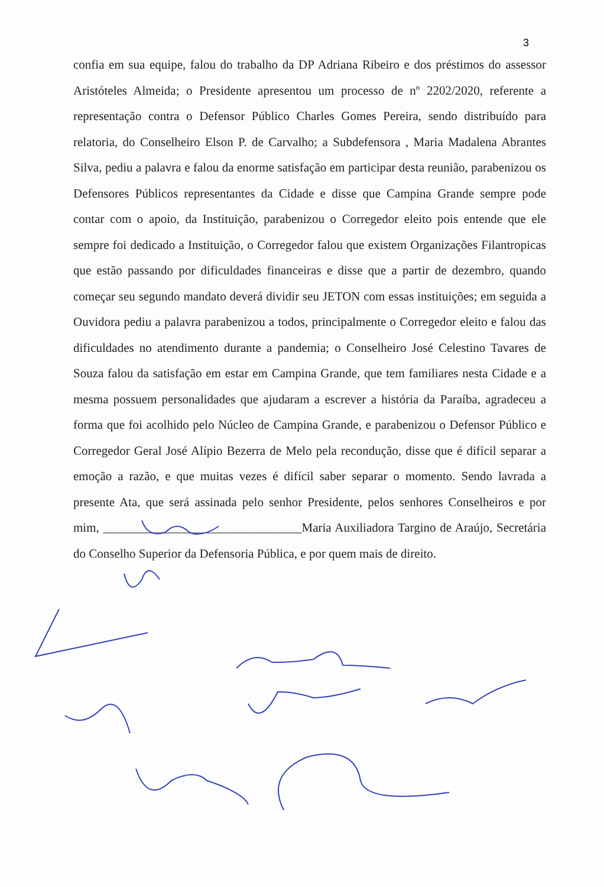3
confia em sua equipe, falou do trabalho da DP Adriana Ribeiro e dos préstimos do assessor Aristóteles Almeida; o Presidente apresentou um processo de nº 2202/2020, referente a representação contra o Defensor Público Charles Gomes Pereira, sendo distribuído para relatoria, do Conselheiro Elson P. de Carvalho; a Subdefensora , Maria Madalena Abrantes Silva, pediu a palavra e falou da enorme satisfação em participar desta reunião, parabenizou os Defensores Públicos representantes da Cidade e disse que Campina Grande sempre pode contar com o apoio, da Instituição, parabenizou o Corregedor eleito pois entende que ele sempre foi dedicado a Instituição, o Corregedor falou que existem Organizações Filantropicas que estão passando por dificuldades financeiras e disse que a partir de dezembro, quando começar seu segundo mandato deverá dividir seu JETON com essas instituições; em seguida a Ouvidora pediu a palavra parabenizou a todos, principalmente o Corregedor eleito e falou das dificuldades no atendimento durante a pandemia; o Conselheiro José Celestino Tavares de Souza falou da satisfação em estar em Campina Grande, que tem familiares nesta Cidade e a mesma possuem personalidades que ajudaram a escrever a história da Paraíba, agradeceu a forma que foi acolhido pelo Núcleo de Campina Grande, e parabenizou o Defensor Público e Corregedor Geral José Alípio Bezerra de Melo pela recondução, disse que é difícil separar a emoção a razão, e que muitas vezes é difícil saber separar o momento. Sendo lavrada a presente Ata, que será assinada pelo senhor Presidente, pelos senhores Conselheiros e por mim, ________________________________Maria Auxiliadora Targino de Araújo, Secretária do Conselho Superior da Defensoria Pública, e por quem mais de direito.